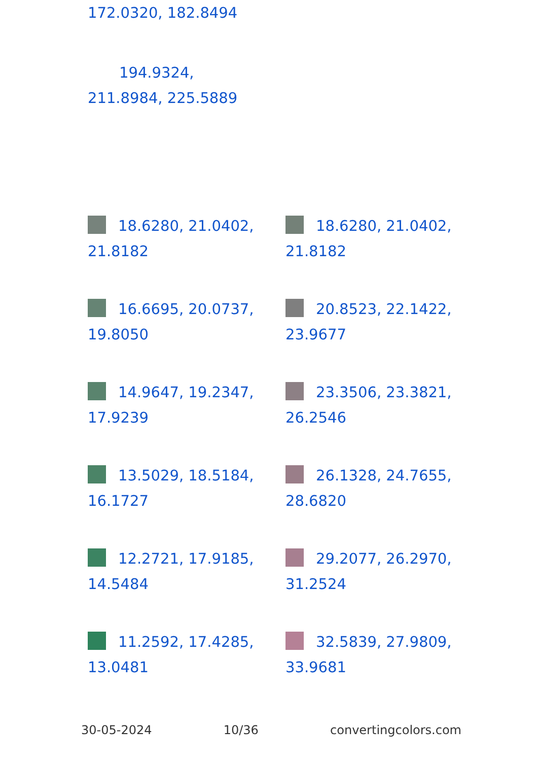172.0320, 182.8494
194.9324,
211.8984, 225.5889
18.6280, 21.0402, 21.8182
18.6280, 21.0402, 21.8182
16.6695, 20.0737, 19.8050
20.8523, 22.1422, 23.9677
14.9647, 19.2347, 17.9239
23.3506, 23.3821, 26.2546
13.5029, 18.5184, 16.1727
26.1328, 24.7655, 28.6820
12.2721, 17.9185, 14.5484
29.2077, 26.2970, 31.2524
11.2592, 17.4285, 13.0481
32.5839, 27.9809, 33.9681
30-05-2024 10/36 convertingcolors.com